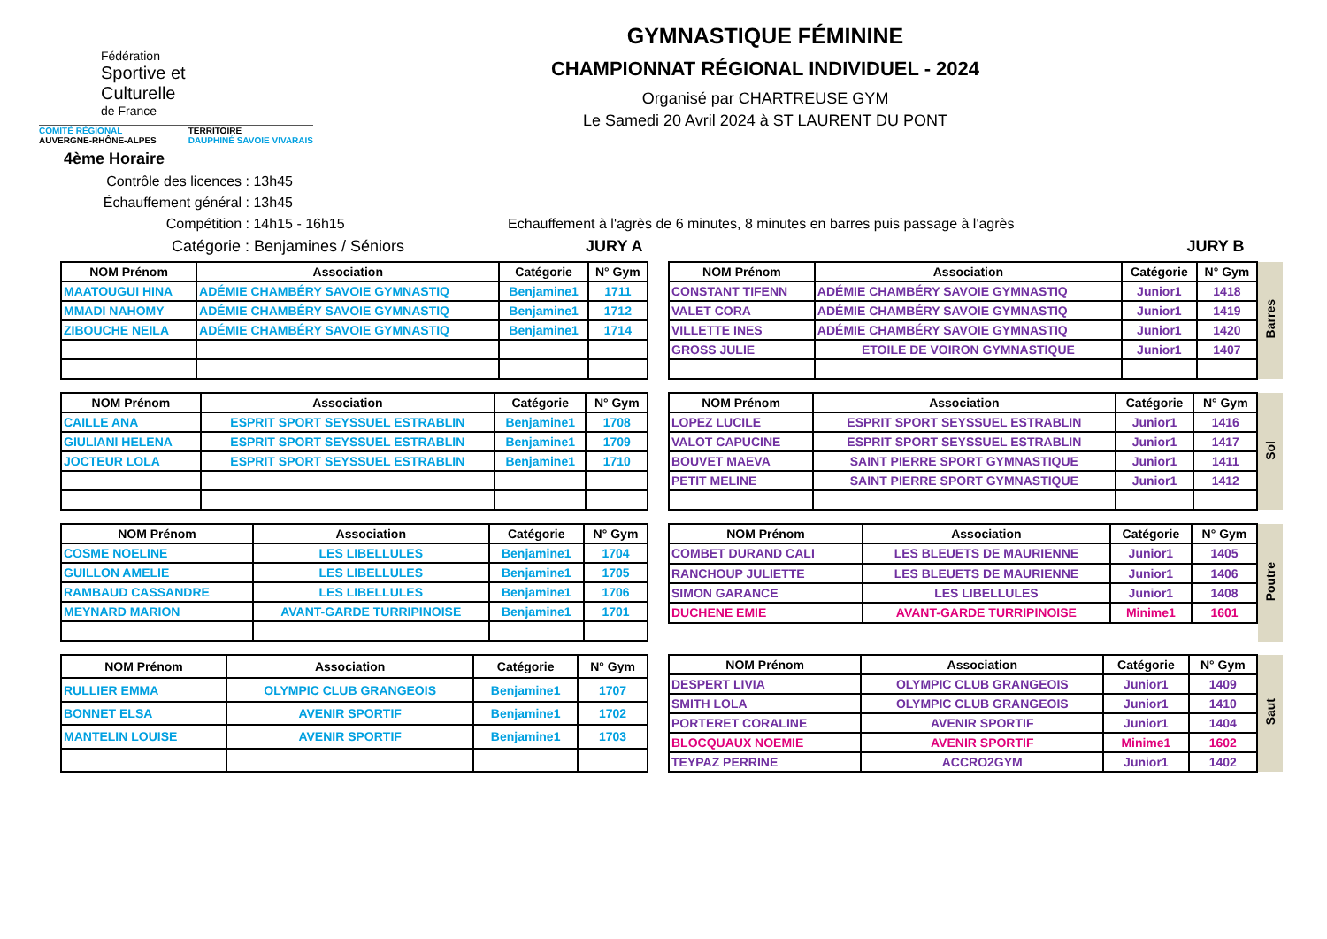Fédération
Sportive et
Culturelle
de France
COMITÉ RÉGIONAL
AUVERGNE-RHÔNE-ALPES TERRITOIRE
DAUPHINÉ SAVOIE VIVARAIS
GYMNASTIQUE FÉMININE
CHAMPIONNAT RÉGIONAL INDIVIDUEL - 2024
Organisé par CHARTREUSE GYM
Le Samedi 20 Avril 2024 à ST LAURENT DU PONT
4ème Horaire
Contrôle des licences : 13h45
Échauffement général : 13h45
Compétition : 14h15 - 16h15 Echauffement à l'agrès de 6 minutes, 8 minutes en barres puis passage à l'agrès
Catégorie : Benjamines / Séniors JURY A JURY B
| NOM Prénom | Association | Catégorie | N° Gym |
| --- | --- | --- | --- |
| MAATOUGUI HINA | ADÉMIE CHAMBÉRY SAVOIE GYMNASTIQ | Benjamine1 | 1711 |
| MMADI NAHOMY | ADÉMIE CHAMBÉRY SAVOIE GYMNASTIQ | Benjamine1 | 1712 |
| ZIBOUCHE NEILA | ADÉMIE CHAMBÉRY SAVOIE GYMNASTIQ | Benjamine1 | 1714 |
| NOM Prénom | Association | Catégorie | N° Gym | Barres |
| CONSTANT TIFENN | ADÉMIE CHAMBÉRY SAVOIE GYMNASTIQ | Junior1 | 1418 | |
| VALET CORA | ADÉMIE CHAMBÉRY SAVOIE GYMNASTIQ | Junior1 | 1419 | |
| VILLETTE INES | ADÉMIE CHAMBÉRY SAVOIE GYMNASTIQ | Junior1 | 1420 | |
| GROSS JULIE | ETOILE DE VOIRON GYMNASTIQUE | Junior1 | 1407 | |
| NOM Prénom | Association | Catégorie | N° Gym |
| --- | --- | --- | --- |
| CAILLE ANA | ESPRIT SPORT SEYSSUEL ESTRABLIN | Benjamine1 | 1708 |
| GIULIANI HELENA | ESPRIT SPORT SEYSSUEL ESTRABLIN | Benjamine1 | 1709 |
| JOCTEUR LOLA | ESPRIT SPORT SEYSSUEL ESTRABLIN | Benjamine1 | 1710 |
| NOM Prénom | Association | Catégorie | N° Gym | Sol |
| LOPEZ LUCILE | ESPRIT SPORT SEYSSUEL ESTRABLIN | Junior1 | 1416 | |
| VALOT CAPUCINE | ESPRIT SPORT SEYSSUEL ESTRABLIN | Junior1 | 1417 | |
| BOUVET MAEVA | SAINT PIERRE SPORT GYMNASTIQUE | Junior1 | 1411 | |
| PETIT MELINE | SAINT PIERRE SPORT GYMNASTIQUE | Junior1 | 1412 | |
| NOM Prénom | Association | Catégorie | N° Gym |
| --- | --- | --- | --- |
| COSME NOELINE | LES LIBELLULES | Benjamine1 | 1704 |
| GUILLON AMELIE | LES LIBELLULES | Benjamine1 | 1705 |
| RAMBAUD CASSANDRE | LES LIBELLULES | Benjamine1 | 1706 |
| MEYNARD MARION | AVANT-GARDE TURRIPINOISE | Benjamine1 | 1701 |
| NOM Prénom | Association | Catégorie | N° Gym | Poutre |
| COMBET DURAND CALI | LES BLEUETS DE MAURIENNE | Junior1 | 1405 | |
| RANCHOUP JULIETTE | LES BLEUETS DE MAURIENNE | Junior1 | 1406 | |
| SIMON GARANCE | LES LIBELLULES | Junior1 | 1408 | |
| DUCHENE EMIE | AVANT-GARDE TURRIPINOISE | Minime1 | 1601 | |
| NOM Prénom | Association | Catégorie | N° Gym |
| --- | --- | --- | --- |
| RULLIER EMMA | OLYMPIC CLUB GRANGEOIS | Benjamine1 | 1707 |
| BONNET ELSA | AVENIR SPORTIF | Benjamine1 | 1702 |
| MANTELIN LOUISE | AVENIR SPORTIF | Benjamine1 | 1703 |
| NOM Prénom | Association | Catégorie | N° Gym | Saut |
| DESPERT LIVIA | OLYMPIC CLUB GRANGEOIS | Junior1 | 1409 | |
| SMITH LOLA | OLYMPIC CLUB GRANGEOIS | Junior1 | 1410 | |
| PORTERET CORALINE | AVENIR SPORTIF | Junior1 | 1404 | |
| BLOCQUAUX NOEMIE | AVENIR SPORTIF | Minime1 | 1602 | |
| TEYPAZ PERRINE | ACCRO2GYM | Junior1 | 1402 | |